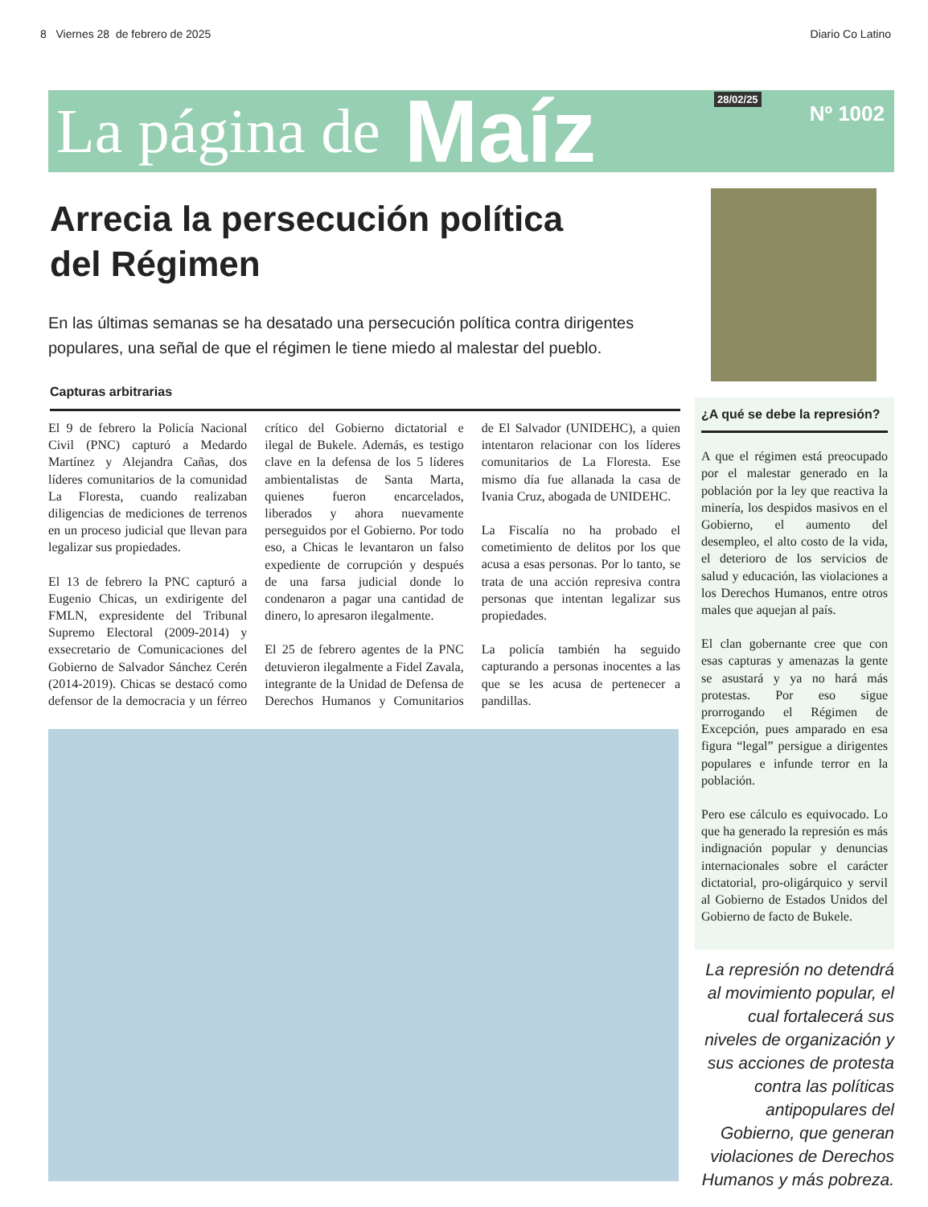8 Viernes 28 de febrero de 2025 Diario Co Latino
La página de Maíz 28/02/25
Nº 1002
Arrecia la persecución política
del Régimen
En las últimas semanas se ha desatado una persecución política contra dirigentes populares, una señal de que el régimen le tiene miedo al malestar del pueblo.
Capturas arbitrarias
El 9 de febrero la Policía Nacional Civil (PNC) capturó a Medardo Martínez y Alejandra Cañas, dos líderes comunitarios de la comunidad La Floresta, cuando realizaban diligencias de mediciones de terrenos en un proceso judicial que llevan para legalizar sus propiedades.
El 13 de febrero la PNC capturó a Eugenio Chicas, un exdirigente del FMLN, expresidente del Tribunal Supremo Electoral (2009-2014) y exsecretario de Comunicaciones del Gobierno de Salvador Sánchez Cerén (2014-2019). Chicas se destacó como defensor de la democracia y un férreo crítico del Gobierno dictatorial e ilegal de Bukele. Además, es testigo clave en la defensa de los 5 líderes ambientalistas de Santa Marta, quienes fueron encarcelados, liberados y ahora nuevamente perseguidos por el Gobierno. Por todo eso, a Chicas le levantaron un falso expediente de corrupción y después de una farsa judicial donde lo condenaron a pagar una cantidad de dinero, lo apresaron ilegalmente.
El 25 de febrero agentes de la PNC detuvieron ilegalmente a Fidel Zavala, integrante de la Unidad de Defensa de Derechos Humanos y Comunitarios de El Salvador (UNIDEHC), a quien intentaron relacionar con los líderes comunitarios de La Floresta. Ese mismo día fue allanada la casa de Ivania Cruz, abogada de UNIDEHC.
La Fiscalía no ha probado el cometimiento de delitos por los que acusa a esas personas. Por lo tanto, se trata de una acción represiva contra personas que intentan legalizar sus propiedades.
La policía también ha seguido capturando a personas inocentes a las que se les acusa de pertenecer a pandillas.
¿A qué se debe la represión?
A que el régimen está preocupado por el malestar generado en la población por la ley que reactiva la minería, los despidos masivos en el Gobierno, el aumento del desempleo, el alto costo de la vida, el deterioro de los servicios de salud y educación, las violaciones a los Derechos Humanos, entre otros males que aquejan al país.
El clan gobernante cree que con esas capturas y amenazas la gente se asustará y ya no hará más protestas. Por eso sigue prorrogando el Régimen de Excepción, pues amparado en esa figura “legal” persigue a dirigentes populares e infunde terror en la población.
Pero ese cálculo es equivocado. Lo que ha generado la represión es más indignación popular y denuncias internacionales sobre el carácter dictatorial, pro-oligárquico y servil al Gobierno de Estados Unidos del Gobierno de facto de Bukele.
La represión no detendrá al movimiento popular, el cual fortalecerá sus niveles de organización y sus acciones de protesta contra las políticas antipopulares del Gobierno, que generan violaciones de Derechos Humanos y más pobreza.